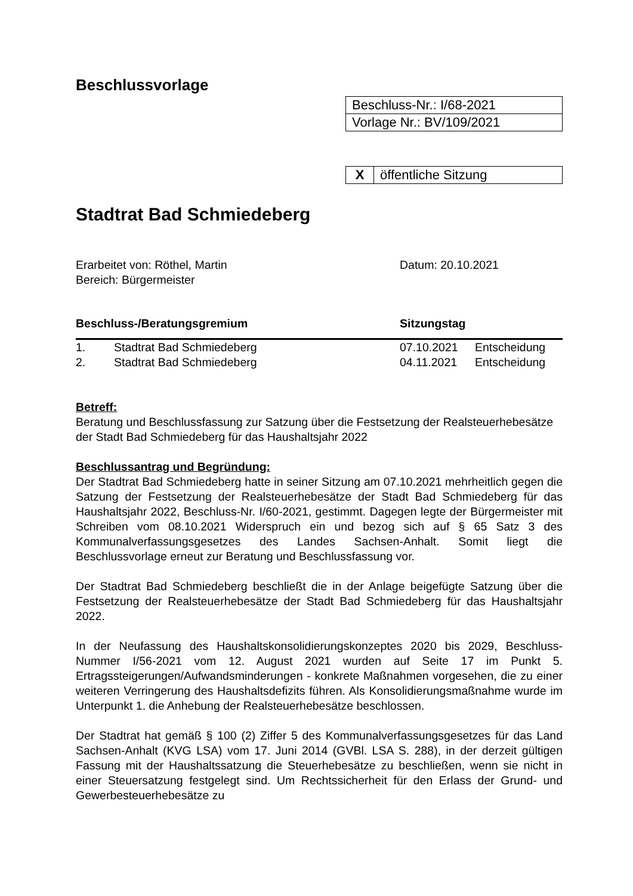Beschlussvorlage
| Beschluss-Nr.: I/68-2021 |
| Vorlage Nr.: BV/109/2021 |
| X | öffentliche Sitzung |
Stadtrat Bad Schmiedeberg
Erarbeitet von: Röthel, Martin
Bereich: Bürgermeister
Datum: 20.10.2021
| Beschluss-/Beratungsgremium | | Sitzungstag | |
| --- | --- | --- | --- |
| 1. | Stadtrat Bad Schmiedeberg | 07.10.2021 | Entscheidung |
| 2. | Stadtrat Bad Schmiedeberg | 04.11.2021 | Entscheidung |
Betreff:
Beratung und Beschlussfassung zur Satzung über die Festsetzung der Realsteuerhebesätze der Stadt Bad Schmiedeberg für das Haushaltsjahr 2022
Beschlussantrag und Begründung:
Der Stadtrat Bad Schmiedeberg hatte in seiner Sitzung am 07.10.2021 mehrheitlich gegen die Satzung der Festsetzung der Realsteuerhebesätze der Stadt Bad Schmiedeberg für das Haushaltsjahr 2022, Beschluss-Nr. I/60-2021, gestimmt. Dagegen legte der Bürgermeister mit Schreiben vom 08.10.2021 Widerspruch ein und bezog sich auf § 65 Satz 3 des Kommunalverfassungsgesetzes des Landes Sachsen-Anhalt. Somit liegt die Beschlussvorlage erneut zur Beratung und Beschlussfassung vor.
Der Stadtrat Bad Schmiedeberg beschließt die in der Anlage beigefügte Satzung über die Festsetzung der Realsteuerhebesätze der Stadt Bad Schmiedeberg für das Haushaltsjahr 2022.
In der Neufassung des Haushaltskonsolidierungskonzeptes 2020 bis 2029, Beschluss-Nummer I/56-2021 vom 12. August 2021 wurden auf Seite 17 im Punkt 5. Ertragssteigerungen/Aufwandsminderungen - konkrete Maßnahmen vorgesehen, die zu einer weiteren Verringerung des Haushaltsdefizits führen. Als Konsolidierungsmaßnahme wurde im Unterpunkt 1. die Anhebung der Realsteuerhebesätze beschlossen.
Der Stadtrat hat gemäß § 100 (2) Ziffer 5 des Kommunalverfassungsgesetzes für das Land Sachsen-Anhalt (KVG LSA) vom 17. Juni 2014 (GVBl. LSA S. 288), in der derzeit gültigen Fassung mit der Haushaltssatzung die Steuerhebesätze zu beschließen, wenn sie nicht in einer Steuersatzung festgelegt sind. Um Rechtssicherheit für den Erlass der Grund- und Gewerbesteuerhebesätze zu